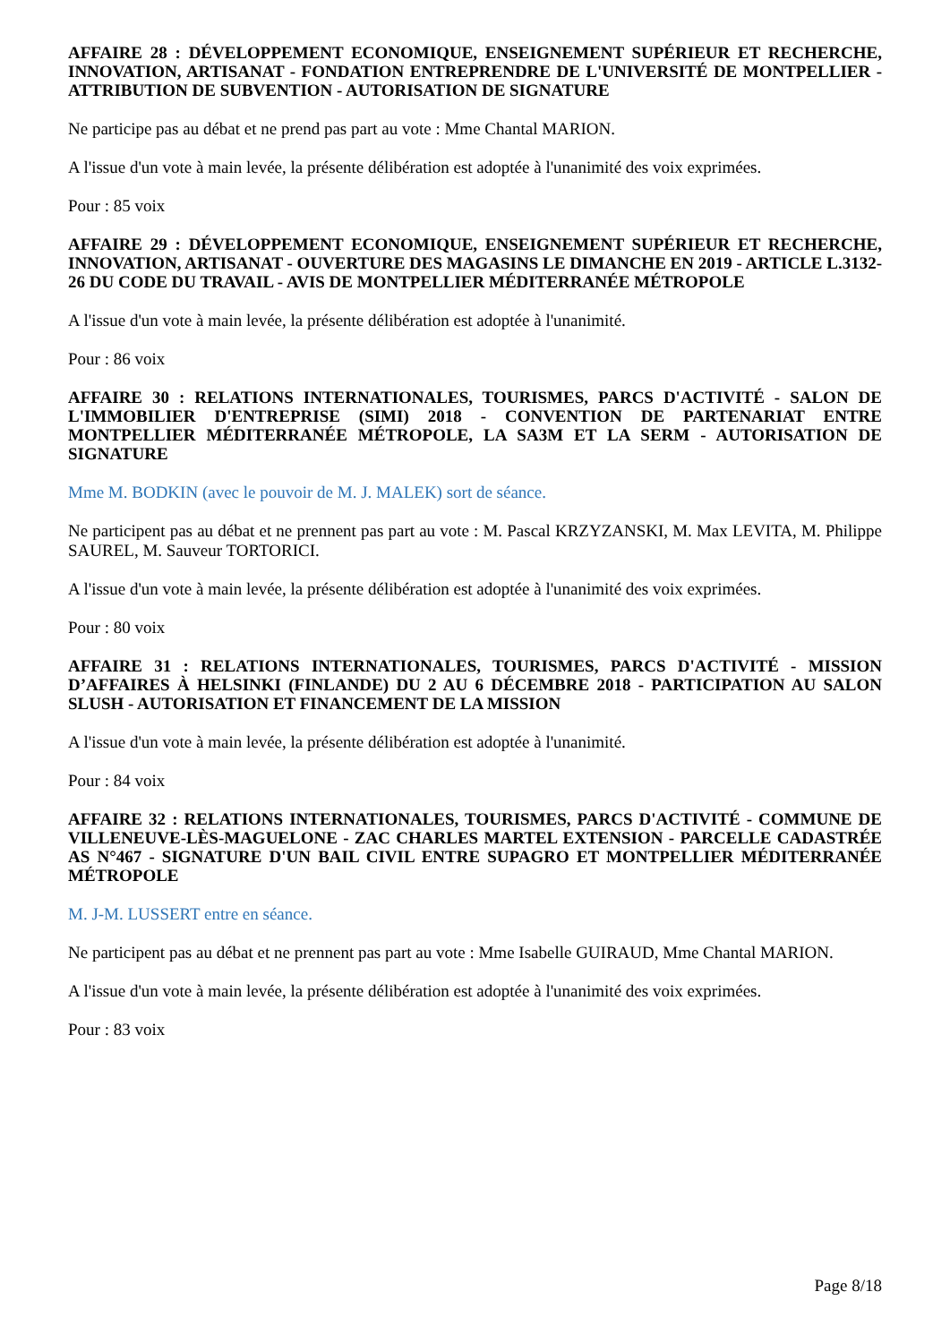AFFAIRE 28 : DÉVELOPPEMENT ECONOMIQUE, ENSEIGNEMENT SUPÉRIEUR ET RECHERCHE, INNOVATION, ARTISANAT - FONDATION ENTREPRENDRE DE L'UNIVERSITÉ DE MONTPELLIER - ATTRIBUTION DE SUBVENTION - AUTORISATION DE SIGNATURE
Ne participe pas au débat et ne prend pas part au vote : Mme Chantal MARION.
A l'issue d'un vote à main levée, la présente délibération est adoptée à l'unanimité des voix exprimées.
Pour : 85 voix
AFFAIRE 29 : DÉVELOPPEMENT ECONOMIQUE, ENSEIGNEMENT SUPÉRIEUR ET RECHERCHE, INNOVATION, ARTISANAT - OUVERTURE DES MAGASINS LE DIMANCHE EN 2019 - ARTICLE L.3132-26 DU CODE DU TRAVAIL - AVIS DE MONTPELLIER MÉDITERRANÉE MÉTROPOLE
A l'issue d'un vote à main levée, la présente délibération est adoptée à l'unanimité.
Pour : 86 voix
AFFAIRE 30 : RELATIONS INTERNATIONALES, TOURISMES, PARCS D'ACTIVITÉ - SALON DE L'IMMOBILIER D'ENTREPRISE (SIMI) 2018 - CONVENTION DE PARTENARIAT ENTRE MONTPELLIER MÉDITERRANÉE MÉTROPOLE, LA SA3M ET LA SERM - AUTORISATION DE SIGNATURE
Mme M. BODKIN (avec le pouvoir de M. J. MALEK) sort de séance.
Ne participent pas au débat et ne prennent pas part au vote : M. Pascal KRZYZANSKI, M. Max LEVITA, M. Philippe SAUREL, M. Sauveur TORTORICI.
A l'issue d'un vote à main levée, la présente délibération est adoptée à l'unanimité des voix exprimées.
Pour : 80 voix
AFFAIRE 31 : RELATIONS INTERNATIONALES, TOURISMES, PARCS D'ACTIVITÉ - MISSION D’AFFAIRES À HELSINKI (FINLANDE) DU 2 AU 6 DÉCEMBRE 2018 - PARTICIPATION AU SALON SLUSH - AUTORISATION ET FINANCEMENT DE LA MISSION
A l'issue d'un vote à main levée, la présente délibération est adoptée à l'unanimité.
Pour : 84 voix
AFFAIRE 32 : RELATIONS INTERNATIONALES, TOURISMES, PARCS D'ACTIVITÉ - COMMUNE DE VILLENEUVE-LÈS-MAGUELONE - ZAC CHARLES MARTEL EXTENSION - PARCELLE CADASTRÉE AS N°467 - SIGNATURE D'UN BAIL CIVIL ENTRE SUPAGRO ET MONTPELLIER MÉDITERRANÉE MÉTROPOLE
M. J-M. LUSSERT entre en séance.
Ne participent pas au débat et ne prennent pas part au vote : Mme Isabelle GUIRAUD, Mme Chantal MARION.
A l'issue d'un vote à main levée, la présente délibération est adoptée à l'unanimité des voix exprimées.
Pour : 83 voix
Page 8/18